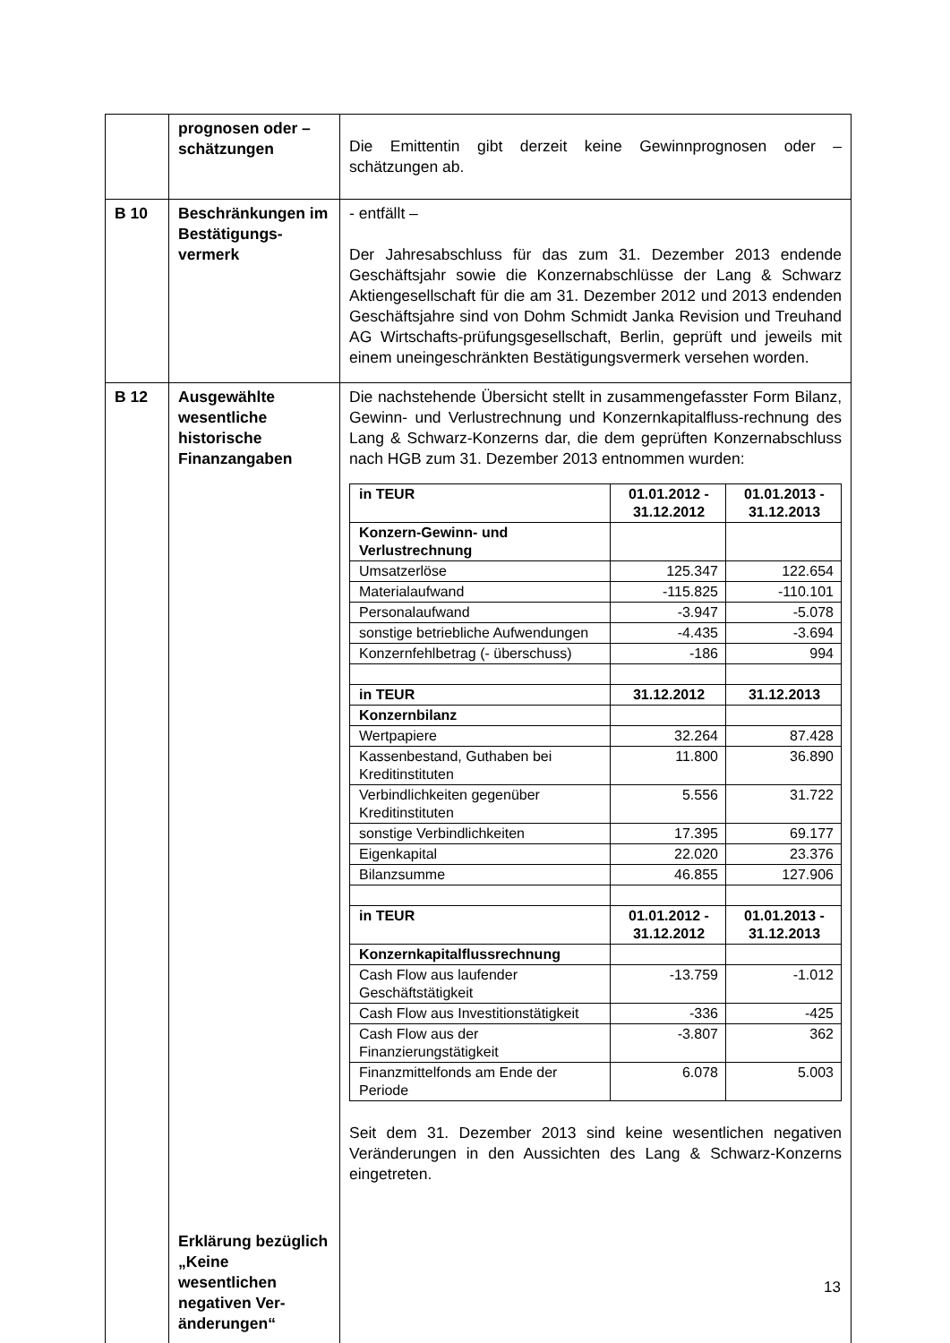| | prognosen oder – schätzungen | Die Emittentin gibt derzeit keine Gewinnprognosen oder – schätzungen ab. |
| B 10 | Beschränkungen im Bestätigungs-vermerk | - entfällt – Der Jahresabschluss für das zum 31. Dezember 2013 endende Geschäftsjahr sowie die Konzernabschlüsse der Lang & Schwarz Aktiengesellschaft für die am 31. Dezember 2012 und 2013 endenden Geschäftsjahre sind von Dohm Schmidt Janka Revision und Treuhand AG Wirtschafts-prüfungsgesellschaft, Berlin, geprüft und jeweils mit einem uneingeschränkten Bestätigungsvermerk versehen worden. |
| B 12 | Ausgewählte wesentliche historische Finanzangaben Erklärung bezüglich „Keine wesentlichen negativen Ver-änderungen“ | Die nachstehende Übersicht stellt in zusammengefasster Form Bilanz, Gewinn- und Verlustrechnung und Konzernkapitalfluss-rechnung des Lang & Schwarz-Konzerns dar, die dem geprüften Konzernabschluss nach HGB zum 31. Dezember 2013 entnommen wurden: / in TEUR / 01.01.2012 - 31.12.2012 / 01.01.2013 - 31.12.2013 / / Konzern-Gewinn- und Verlustrechnung / / / / Umsatzerlöse / 125.347 / 122.654 / / Materialaufwand / -115.825 / -110.101 / / Personalaufwand / -3.947 / -5.078 / / sonstige betriebliche Aufwendungen / -4.435 / -3.694 / / Konzernfehlbetrag (- überschuss) / -186 / 994 / / in TEUR / 31.12.2012 / 31.12.2013 / / Konzernbilanz / / / / Wertpapiere / 32.264 / 87.428 / / Kassenbestand, Guthaben bei Kreditinstituten / 11.800 / 36.890 / / Verbindlichkeiten gegenüber Kreditinstituten / 5.556 / 31.722 / / sonstige Verbindlichkeiten / 17.395 / 69.177 / / Eigenkapital / 22.020 / 23.376 / / Bilanzsumme / 46.855 / 127.906 / / in TEUR / 01.01.2012 - 31.12.2012 / 01.01.2013 - 31.12.2013 / / Konzernkapitalflussrechnung / / / / Cash Flow aus laufender Geschäftstätigkeit / -13.759 / -1.012 / / Cash Flow aus Investitionstätigkeit / -336 / -425 / / Cash Flow aus der Finanzierungstätigkeit / -3.807 / 362 / / Finanzmittelfonds am Ende der Periode / 6.078 / 5.003 / Seit dem 31. Dezember 2013 sind keine wesentlichen negativen Veränderungen in den Aussichten des Lang & Schwarz-Konzerns eingetreten. |
13